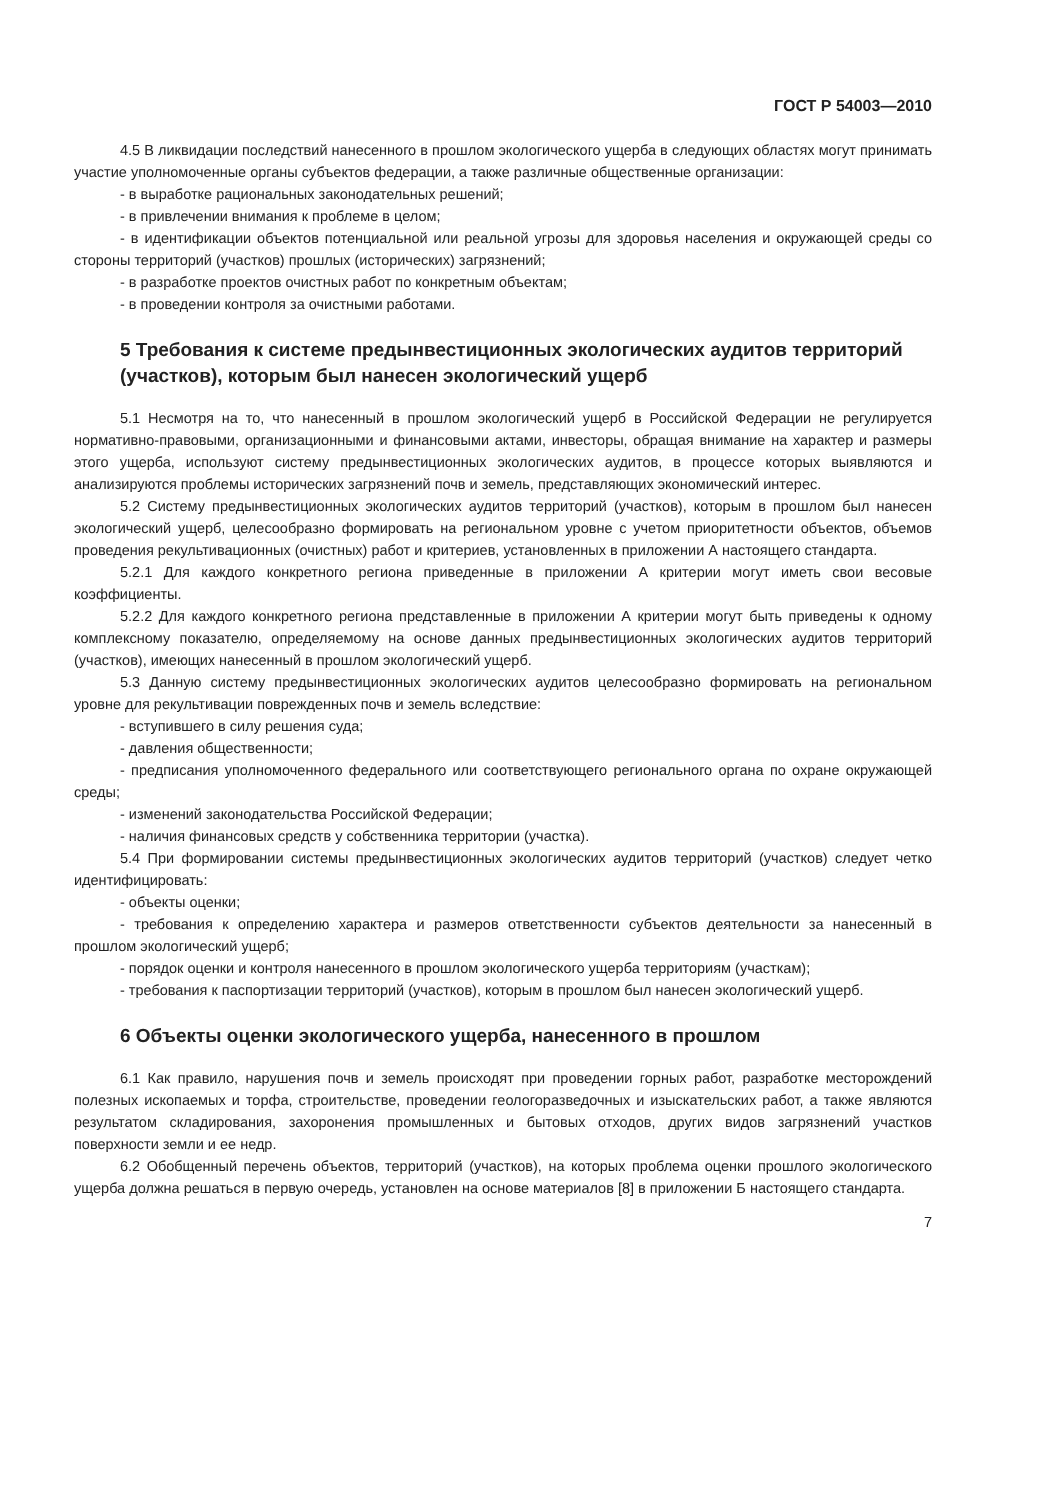ГОСТ Р 54003—2010
4.5 В ликвидации последствий нанесенного в прошлом экологического ущерба в следующих областях могут принимать участие уполномоченные органы субъектов федерации, а также различные общественные организации:
- в выработке рациональных законодательных решений;
- в привлечении внимания к проблеме в целом;
- в идентификации объектов потенциальной или реальной угрозы для здоровья населения и окружающей среды со стороны территорий (участков) прошлых (исторических) загрязнений;
- в разработке проектов очистных работ по конкретным объектам;
- в проведении контроля за очистными работами.
5 Требования к системе предынвестиционных экологических аудитов территорий (участков), которым был нанесен экологический ущерб
5.1 Несмотря на то, что нанесенный в прошлом экологический ущерб в Российской Федерации не регулируется нормативно-правовыми, организационными и финансовыми актами, инвесторы, обращая внимание на характер и размеры этого ущерба, используют систему предынвестиционных экологических аудитов, в процессе которых выявляются и анализируются проблемы исторических загрязнений почв и земель, представляющих экономический интерес.
5.2 Систему предынвестиционных экологических аудитов территорий (участков), которым в прошлом был нанесен экологический ущерб, целесообразно формировать на региональном уровне с учетом приоритетности объектов, объемов проведения рекультивационных (очистных) работ и критериев, установленных в приложении А настоящего стандарта.
5.2.1 Для каждого конкретного региона приведенные в приложении А критерии могут иметь свои весовые коэффициенты.
5.2.2 Для каждого конкретного региона представленные в приложении А критерии могут быть приведены к одному комплексному показателю, определяемому на основе данных предынвестиционных экологических аудитов территорий (участков), имеющих нанесенный в прошлом экологический ущерб.
5.3 Данную систему предынвестиционных экологических аудитов целесообразно формировать на региональном уровне для рекультивации поврежденных почв и земель вследствие:
- вступившего в силу решения суда;
- давления общественности;
- предписания уполномоченного федерального или соответствующего регионального органа по охране окружающей среды;
- изменений законодательства Российской Федерации;
- наличия финансовых средств у собственника территории (участка).
5.4 При формировании системы предынвестиционных экологических аудитов территорий (участков) следует четко идентифицировать:
- объекты оценки;
- требования к определению характера и размеров ответственности субъектов деятельности за нанесенный в прошлом экологический ущерб;
- порядок оценки и контроля нанесенного в прошлом экологического ущерба территориям (участкам);
- требования к паспортизации территорий (участков), которым в прошлом был нанесен экологический ущерб.
6 Объекты оценки экологического ущерба, нанесенного в прошлом
6.1 Как правило, нарушения почв и земель происходят при проведении горных работ, разработке месторождений полезных ископаемых и торфа, строительстве, проведении геологоразведочных и изыскательских работ, а также являются результатом складирования, захоронения промышленных и бытовых отходов, других видов загрязнений участков поверхности земли и ее недр.
6.2 Обобщенный перечень объектов, территорий (участков), на которых проблема оценки прошлого экологического ущерба должна решаться в первую очередь, установлен на основе материалов [8] в приложении Б настоящего стандарта.
7